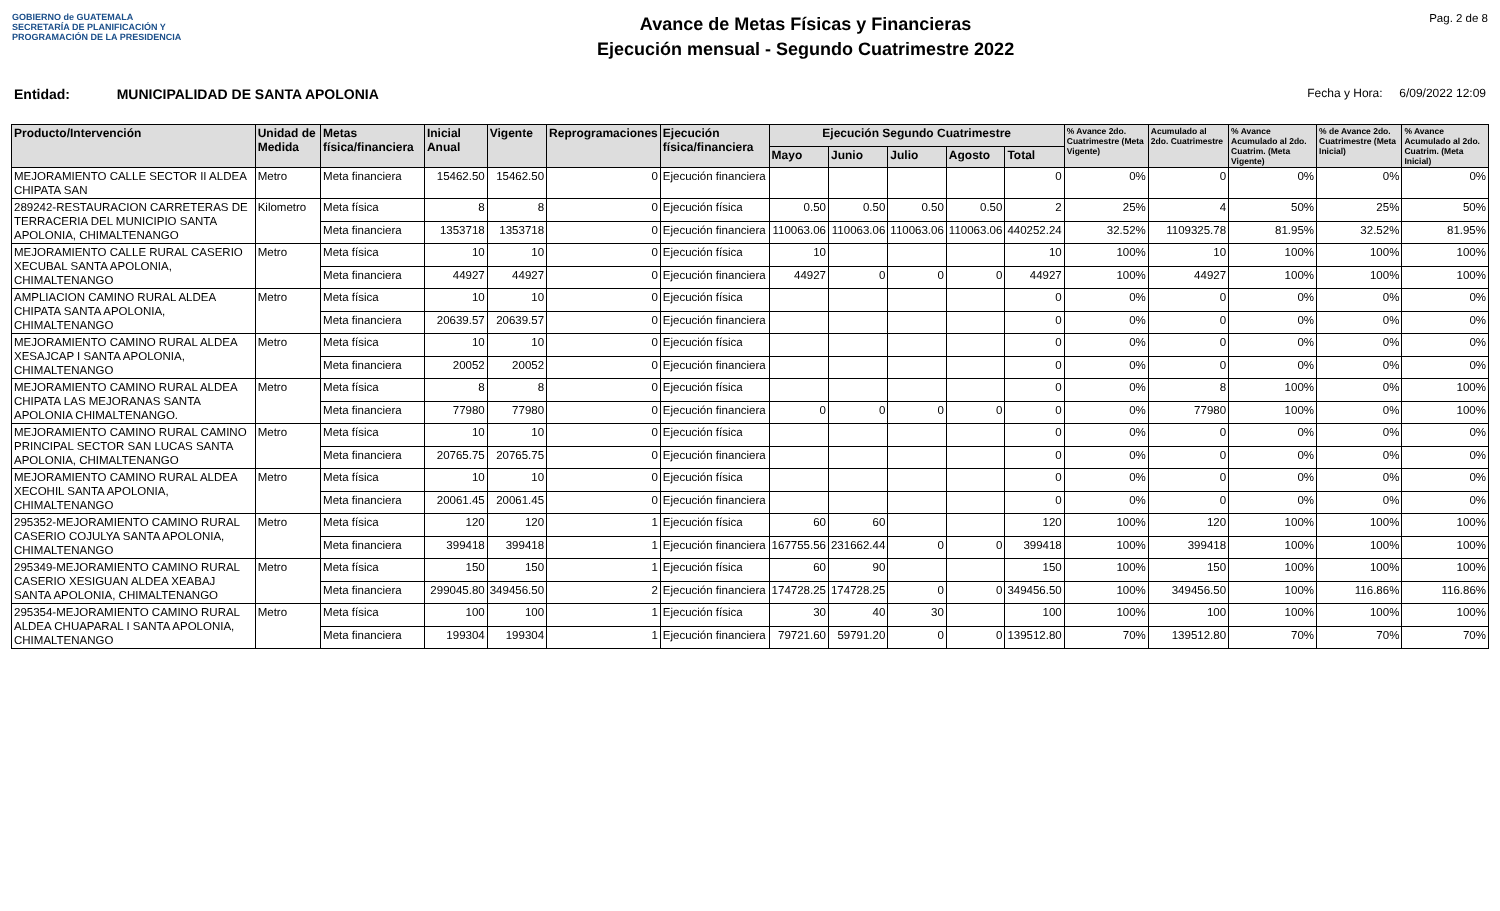GOBIERNO de GUATEMALA
SECRETARÍA DE PLANIFICACIÓN Y PROGRAMACIÓN DE LA PRESIDENCIA
Avance de Metas Físicas y Financieras
Ejecución mensual - Segundo Cuatrimestre 2022
Pag. 2 de 8
Entidad: MUNICIPALIDAD DE SANTA APOLONIA
Fecha y Hora: 6/09/2022 12:09
| Producto/Intervención | Unidad de Medida | Metas física/financiera | Inicial Anual | Vigente | Reprogramaciones | Ejecución física/financiera | Ejecución Segundo Cuatrimestre | | | | | % Avance 2do. Cuatrimestre (Meta Vigente) | Acumulado al 2do. Cuatrimestre | % Avance Acumulado al 2do. Cuatrim. (Meta Vigente) | % de Avance 2do. Cuatrimestre (Meta Inicial) | % Avance Acumulado al 2do. Cuatrim. (Meta Inicial) |
| --- | --- | --- | --- | --- | --- | --- | --- | --- | --- | --- | --- | --- | --- | --- | --- | --- |
| | | | | | | | Mayo | Junio | Julio | Agosto | Total | | | | | |
| MEJORAMIENTO CALLE SECTOR II ALDEA CHIPATA SAN | Metro | Meta financiera | 15462.50 | 15462.50 | 0 | Ejecución financiera | | | | | 0 | 0% | 0 | 0% | 0% | 0% |
| 289242-RESTAURACION CARRETERAS DE TERRACERIA DEL MUNICIPIO SANTA APOLONIA, CHIMALTENANGO | Kilometro | Meta física | 8 | 8 | 0 | Ejecución física | 0.50 | 0.50 | 0.50 | 0.50 | 2 | 25% | 4 | 50% | 25% | 50% |
| | | Meta financiera | 1353718 | 1353718 | 0 | Ejecución financiera | 110063.06 | 110063.06 | 110063.06 | 110063.06 | 440252.24 | 32.52% | 1109325.78 | 81.95% | 32.52% | 81.95% |
| MEJORAMIENTO CALLE RURAL CASERIO XECUBAL SANTA APOLONIA, CHIMALTENANGO | Metro | Meta física | 10 | 10 | 0 | Ejecución física | 10 | | | | 10 | 100% | 10 | 100% | 100% | 100% |
| | | Meta financiera | 44927 | 44927 | 0 | Ejecución financiera | 44927 | 0 | 0 | 0 | 44927 | 100% | 44927 | 100% | 100% | 100% |
| AMPLIACION CAMINO RURAL ALDEA CHIPATA SANTA APOLONIA, CHIMALTENANGO | Metro | Meta física | 10 | 10 | 0 | Ejecución física | | | | | 0 | 0% | 0 | 0% | 0% | 0% |
| | | Meta financiera | 20639.57 | 20639.57 | 0 | Ejecución financiera | | | | | 0 | 0% | 0 | 0% | 0% | 0% |
| MEJORAMIENTO CAMINO RURAL ALDEA XESAJCAP I SANTA APOLONIA, CHIMALTENANGO | Metro | Meta física | 10 | 10 | 0 | Ejecución física | | | | | 0 | 0% | 0 | 0% | 0% | 0% |
| | | Meta financiera | 20052 | 20052 | 0 | Ejecución financiera | | | | | 0 | 0% | 0 | 0% | 0% | 0% |
| MEJORAMIENTO CAMINO RURAL ALDEA CHIPATA LAS MEJORANAS SANTA APOLONIA CHIMALTENANGO. | Metro | Meta física | 8 | 8 | 0 | Ejecución física | | | | | 0 | 0% | 8 | 100% | 0% | 100% |
| | | Meta financiera | 77980 | 77980 | 0 | Ejecución financiera | 0 | 0 | 0 | 0 | 0 | 0% | 77980 | 100% | 0% | 100% |
| MEJORAMIENTO CAMINO RURAL CAMINO PRINCIPAL SECTOR SAN LUCAS SANTA APOLONIA, CHIMALTENANGO | Metro | Meta física | 10 | 10 | 0 | Ejecución física | | | | | 0 | 0% | 0 | 0% | 0% | 0% |
| | | Meta financiera | 20765.75 | 20765.75 | 0 | Ejecución financiera | | | | | 0 | 0% | 0 | 0% | 0% | 0% |
| MEJORAMIENTO CAMINO RURAL ALDEA XECOHIL SANTA APOLONIA, CHIMALTENANGO | Metro | Meta física | 10 | 10 | 0 | Ejecución física | | | | | 0 | 0% | 0 | 0% | 0% | 0% |
| | | Meta financiera | 20061.45 | 20061.45 | 0 | Ejecución financiera | | | | | 0 | 0% | 0 | 0% | 0% | 0% |
| 295352-MEJORAMIENTO CAMINO RURAL CASERIO COJULYA SANTA APOLONIA, CHIMALTENANGO | Metro | Meta física | 120 | 120 | 1 | Ejecución física | 60 | 60 | | | 120 | 100% | 120 | 100% | 100% | 100% |
| | | Meta financiera | 399418 | 399418 | 1 | Ejecución financiera | 167755.56 | 231662.44 | 0 | 0 | 399418 | 100% | 399418 | 100% | 100% | 100% |
| 295349-MEJORAMIENTO CAMINO RURAL CASERIO XESIGUAN ALDEA XEABAJ SANTA APOLONIA, CHIMALTENANGO | Metro | Meta física | 150 | 150 | 1 | Ejecución física | 60 | 90 | | | 150 | 100% | 150 | 100% | 100% | 100% |
| | | Meta financiera | 299045.80 | 349456.50 | 2 | Ejecución financiera | 174728.25 | 174728.25 | 0 | 0 | 349456.50 | 100% | 349456.50 | 100% | 116.86% | 116.86% |
| 295354-MEJORAMIENTO CAMINO RURAL ALDEA CHUAPARAL I SANTA APOLONIA, CHIMALTENANGO | Metro | Meta física | 100 | 100 | 1 | Ejecución física | 30 | 40 | 30 | | 100 | 100% | 100 | 100% | 100% | 100% |
| | | Meta financiera | 199304 | 199304 | 1 | Ejecución financiera | 79721.60 | 59791.20 | 0 | 0 | 139512.80 | 70% | 139512.80 | 70% | 70% | 70% |